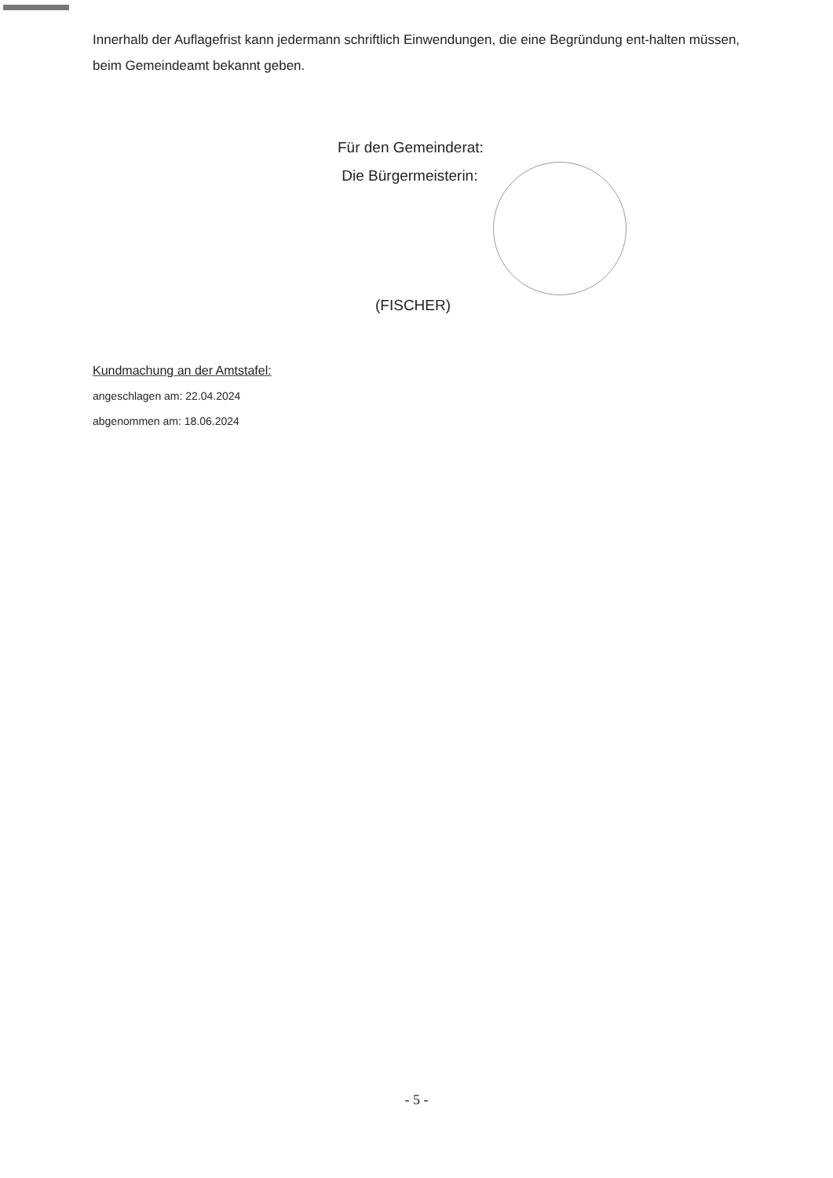Innerhalb der Auflagefrist kann jedermann schriftlich Einwendungen, die eine Begründung ent-halten müssen, beim Gemeindeamt bekannt geben.
Für den Gemeinderat:
Die Bürgermeisterin:
(FISCHER)
Kundmachung an der Amtstafel:
angeschlagen am: 22.04.2024
abgenommen am: 18.06.2024
- 5 -